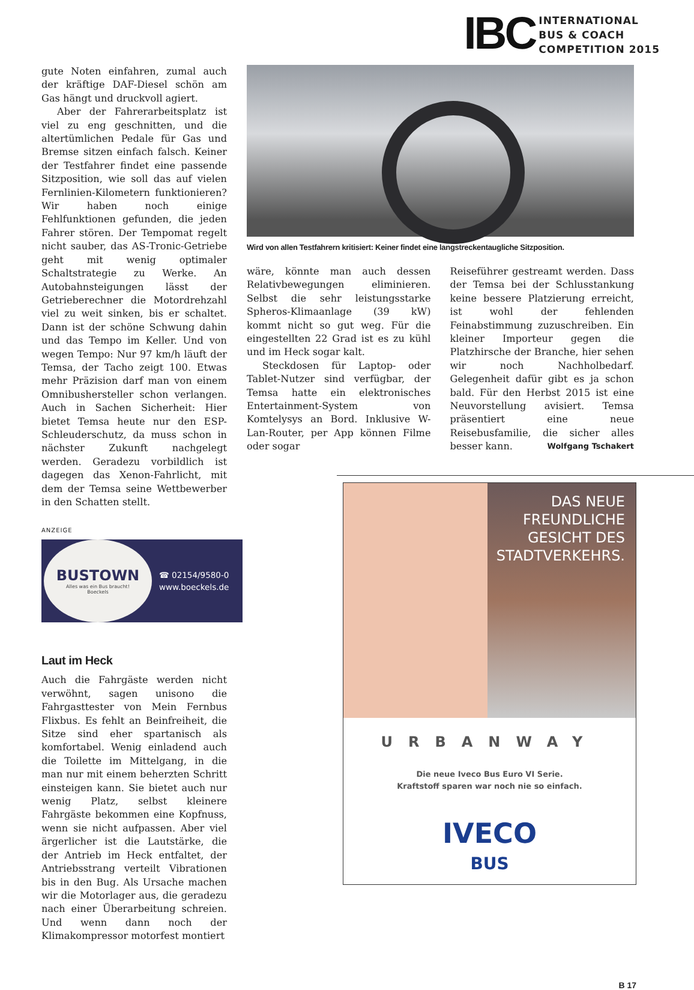IBC
INTERNATIONAL
BUS & COACH
COMPETITION 2015
gute Noten einfahren, zumal auch der kräftige DAF-Diesel schön am Gas hängt und druckvoll agiert.
Aber der Fahrerarbeitsplatz ist viel zu eng geschnitten, und die altertümlichen Pedale für Gas und Bremse sitzen einfach falsch. Keiner der Testfahrer findet eine passende Sitzposition, wie soll das auf vielen Fernlinien-Kilometern funktionieren? Wir haben noch einige Fehlfunktionen gefunden, die jeden Fahrer stören. Der Tempomat regelt nicht sauber, das AS-Tronic-Getriebe geht mit wenig optimaler Schaltstrategie zu Werke. An Autobahnsteigungen lässt der Getrieberechner die Motordrehzahl viel zu weit sinken, bis er schaltet. Dann ist der schöne Schwung dahin und das Tempo im Keller. Und von wegen Tempo: Nur 97 km/h läuft der Temsa, der Tacho zeigt 100. Etwas mehr Präzision darf man von einem Omnibushersteller schon verlangen. Auch in Sachen Sicherheit: Hier bietet Temsa heute nur den ESP-Schleuderschutz, da muss schon in nächster Zukunft nachgelegt werden. Geradezu vorbildlich ist dagegen das Xenon-Fahrlicht, mit dem der Temsa seine Wettbewerber in den Schatten stellt.
ANZEIGE
BUSTOWN
Alles was ein Bus braucht!
Boeckels
☎ 02154/9580-0
www.boeckels.de
Laut im Heck
Auch die Fahrgäste werden nicht verwöhnt, sagen unisono die Fahrgasttester von Mein Fernbus Flixbus. Es fehlt an Beinfreiheit, die Sitze sind eher spartanisch als komfortabel. Wenig einladend auch die Toilette im Mittelgang, in die man nur mit einem beherzten Schritt einsteigen kann. Sie bietet auch nur wenig Platz, selbst kleinere Fahrgäste bekommen eine Kopfnuss, wenn sie nicht aufpassen. Aber viel ärgerlicher ist die Lautstärke, die der Antrieb im Heck entfaltet, der Antriebsstrang verteilt Vibrationen bis in den Bug. Als Ursache machen wir die Motorlager aus, die geradezu nach einer Überarbeitung schreien. Und wenn dann noch der Klimakompressor motorfest montiert
Wird von allen Testfahrern kritisiert: Keiner findet eine langstreckentaugliche Sitzposition.
wäre, könnte man auch dessen Relativbewegungen eliminieren. Selbst die sehr leistungsstarke Spheros-Klimaanlage (39 kW) kommt nicht so gut weg. Für die eingestellten 22 Grad ist es zu kühl und im Heck sogar kalt.
Steckdosen für Laptop- oder Tablet-Nutzer sind verfügbar, der Temsa hatte ein elektronisches Entertainment-System von Komtelysys an Bord. Inklusive W-Lan-Router, per App können Filme oder sogar
Reiseführer gestreamt werden. Dass der Temsa bei der Schlusstankung keine bessere Platzierung erreicht, ist wohl der fehlenden Feinabstimmung zuzuschreiben. Ein kleiner Importeur gegen die Platzhirsche der Branche, hier sehen wir noch Nachholbedarf. Gelegenheit dafür gibt es ja schon bald. Für den Herbst 2015 ist eine Neuvorstellung avisiert. Temsa präsentiert eine neue Reisebusfamilie, die sicher alles besser kann. Wolfgang Tschakert
DAS NEUE
FREUNDLICHE
GESICHT DES
STADTVERKEHRS.
URBANWAY
Die neue Iveco Bus Euro VI Serie.
Kraftstoff sparen war noch nie so einfach.
IVECO
BUS
B 17